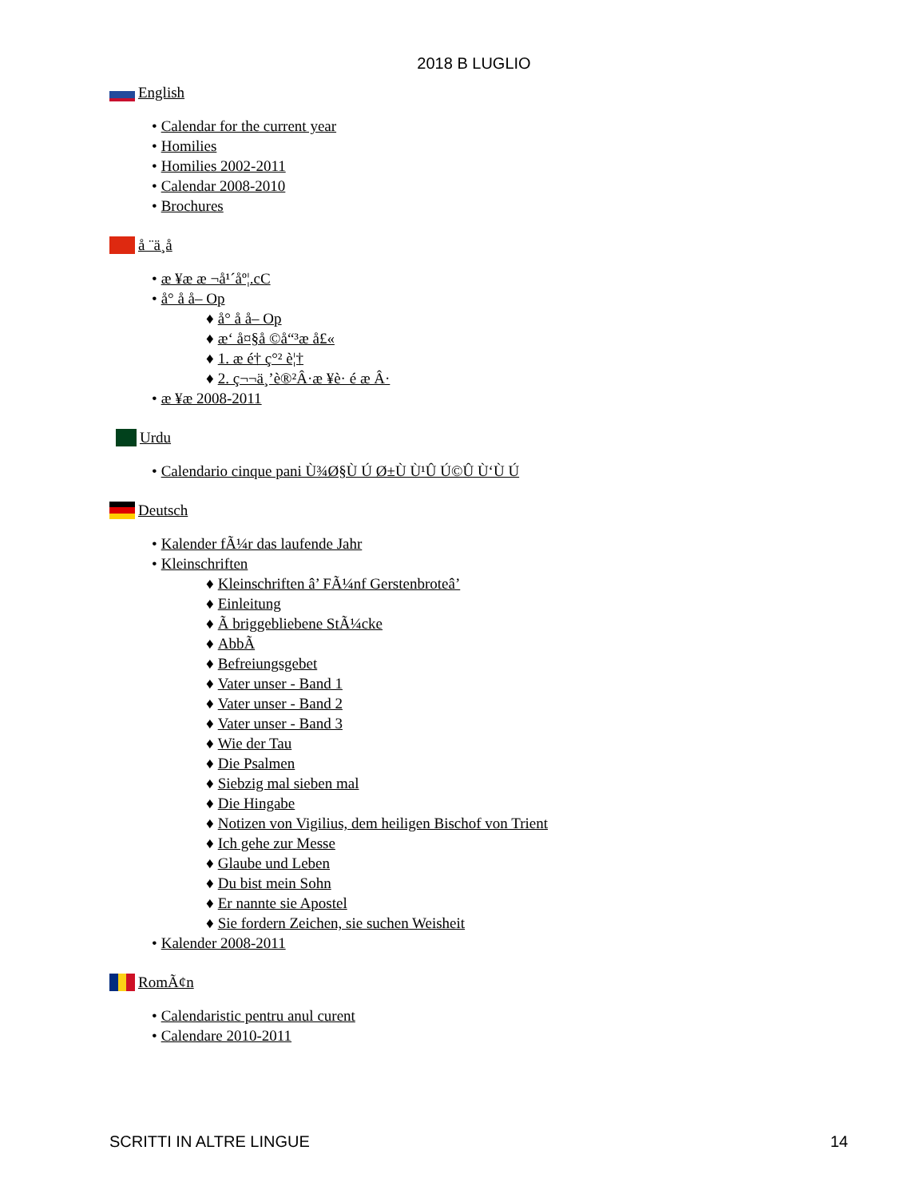2018 B LUGLIO
English
• Calendar for the current year
• Homilies
• Homilies 2002-2011
• Calendar 2008-2010
• Brochures
å ¨ä¸­å
• æ ¥æ æ ¬å¹´åº¦.cC
• å° å å– Op
♦ å° å å– Op
♦ æ‘ å¤§å ©å“³æ å£«
♦ 1. æ é† ç°² è¦†
♦ 2. ç¬¬ä¸’è®²Â·æ ¥è· é æ Â·
• æ ¥æ 2008-2011
Urdu
• Calendario cinque pani Ù¾Ø§Ù Ú Ø±Ù Ù¹Û Ú©Û Ù‘Ù Ú
Deutsch
• Kalender fÃ¼r das laufende Jahr
• Kleinschriften
♦ Kleinschriften â’ FÃ¼nf Gerstenbroteâ’
♦ Einleitung
♦ Ã briggebliebene StÃ¼cke
♦ AbbÃ
♦ Befreiungsgebet
♦ Vater unser - Band 1
♦ Vater unser - Band 2
♦ Vater unser - Band 3
♦ Wie der Tau
♦ Die Psalmen
♦ Siebzig mal sieben mal
♦ Die Hingabe
♦ Notizen von Vigilius, dem heiligen Bischof von Trient
♦ Ich gehe zur Messe
♦ Glaube und Leben
♦ Du bist mein Sohn
♦ Er nannte sie Apostel
♦ Sie fordern Zeichen, sie suchen Weisheit
• Kalender 2008-2011
RomÃ¢n
• Calendaristic pentru anul curent
• Calendare 2010-2011
SCRITTI IN ALTRE LINGUE 14